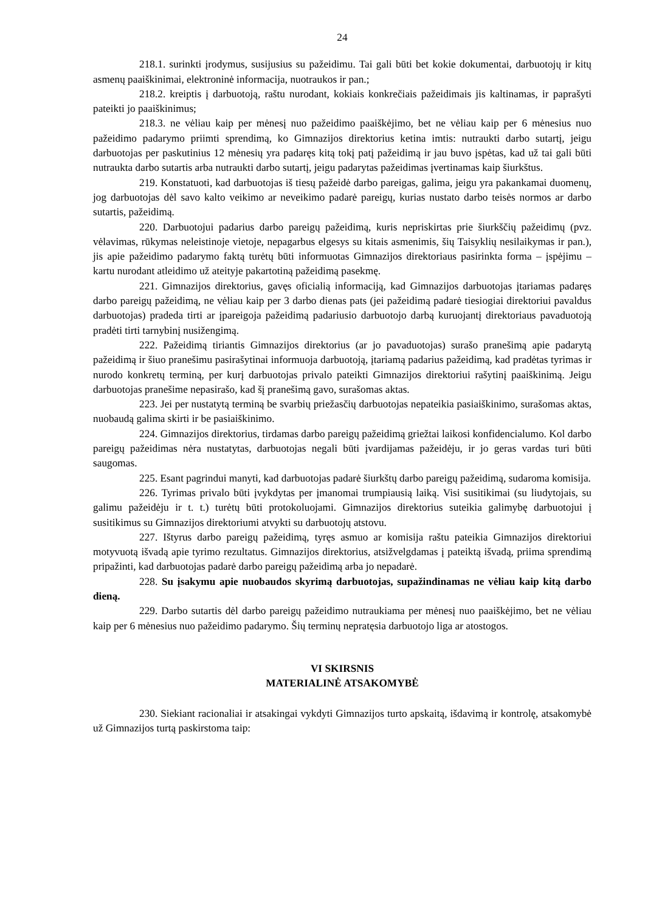24
218.1. surinkti įrodymus, susijusius su pažeidimu. Tai gali būti bet kokie dokumentai, darbuotojų ir kitų asmenų paaiškinimai, elektroninė informacija, nuotraukos ir pan.;
218.2. kreiptis į darbuotoją, raštu nurodant, kokiais konkrečiais pažeidimais jis kaltinamas, ir paprašyti pateikti jo paaiškinimus;
218.3. ne vėliau kaip per mėnesį nuo pažeidimo paaiškėjimo, bet ne vėliau kaip per 6 mėnesius nuo pažeidimo padarymo priimti sprendimą, ko Gimnazijos direktorius ketina imtis: nutraukti darbo sutartį, jeigu darbuotojas per paskutinius 12 mėnesių yra padaręs kitą tokį patį pažeidimą ir jau buvo įspėtas, kad už tai gali būti nutraukta darbo sutartis arba nutraukti darbo sutartį, jeigu padarytas pažeidimas įvertinamas kaip šiurkštus.
219. Konstatuoti, kad darbuotojas iš tiesų pažeidė darbo pareigas, galima, jeigu yra pakankamai duomenų, jog darbuotojas dėl savo kalto veikimo ar neveikimo padarė pareigų, kurias nustato darbo teisės normos ar darbo sutartis, pažeidimą.
220. Darbuotojui padarius darbo pareigų pažeidimą, kuris nepriskirtas prie šiurkščių pažeidimų (pvz. vėlavimas, rūkymas neleistinoje vietoje, nepagarbus elgesys su kitais asmenimis, šių Taisyklių nesilaikymas ir pan.), jis apie pažeidimo padarymo faktą turėtų būti informuotas Gimnazijos direktoriaus pasirinkta forma – įspėjimu – kartu nurodant atleidimo už ateityje pakartotiną pažeidimą pasekmę.
221. Gimnazijos direktorius, gavęs oficialią informaciją, kad Gimnazijos darbuotojas įtariamas padaręs darbo pareigų pažeidimą, ne vėliau kaip per 3 darbo dienas pats (jei pažeidimą padarė tiesiogiai direktoriui pavaldus darbuotojas) pradeda tirti ar įpareigoja pažeidimą padariusio darbuotojo darbą kuruojantį direktoriaus pavaduotoją pradėti tirti tarnybinį nusižengimą.
222. Pažeidimą tiriantis Gimnazijos direktorius (ar jo pavaduotojas) surašo pranešimą apie padarytą pažeidimą ir šiuo pranešimu pasirašytinai informuoja darbuotoją, įtariamą padarius pažeidimą, kad pradėtas tyrimas ir nurodo konkretų terminą, per kurį darbuotojas privalo pateikti Gimnazijos direktoriui rašytinį paaiškinimą. Jeigu darbuotojas pranešime nepasirašo, kad šį pranešimą gavo, surašomas aktas.
223. Jei per nustatytą terminą be svarbių priežasčių darbuotojas nepateikia pasiaiškinimo, surašomas aktas, nuobaudą galima skirti ir be pasiaiškinimo.
224. Gimnazijos direktorius, tirdamas darbo pareigų pažeidimą griežtai laikosi konfidencialumo. Kol darbo pareigų pažeidimas nėra nustatytas, darbuotojas negali būti įvardijamas pažeidėju, ir jo geras vardas turi būti saugomas.
225. Esant pagrindui manyti, kad darbuotojas padarė šiurkštų darbo pareigų pažeidimą, sudaroma komisija.
226. Tyrimas privalo būti įvykdytas per įmanomai trumpiausią laiką. Visi susitikimai (su liudytojais, su galimu pažeidėju ir t. t.) turėtų būti protokoluojami. Gimnazijos direktorius suteikia galimybę darbuotojui į susitikimus su Gimnazijos direktoriumi atvykti su darbuotojų atstovu.
227. Ištyrus darbo pareigų pažeidimą, tyręs asmuo ar komisija raštu pateikia Gimnazijos direktoriui motyvuotą išvadą apie tyrimo rezultatus. Gimnazijos direktorius, atsižvelgdamas į pateiktą išvadą, priima sprendimą pripažinti, kad darbuotojas padarė darbo pareigų pažeidimą arba jo nepadarė.
228. Su įsakymu apie nuobaudos skyrimą darbuotojas, supažindinamas ne vėliau kaip kitą darbo dieną.
229. Darbo sutartis dėl darbo pareigų pažeidimo nutraukiama per mėnesį nuo paaiškėjimo, bet ne vėliau kaip per 6 mėnesius nuo pažeidimo padarymo. Šių terminų nepratęsia darbuotojo liga ar atostogos.
VI SKIRSNIS
MATERIALINĖ ATSAKOMYBĖ
230. Siekiant racionaliai ir atsakingai vykdyti Gimnazijos turto apskaitą, išdavimą ir kontrolę, atsakomybė už Gimnazijos turtą paskirstoma taip: